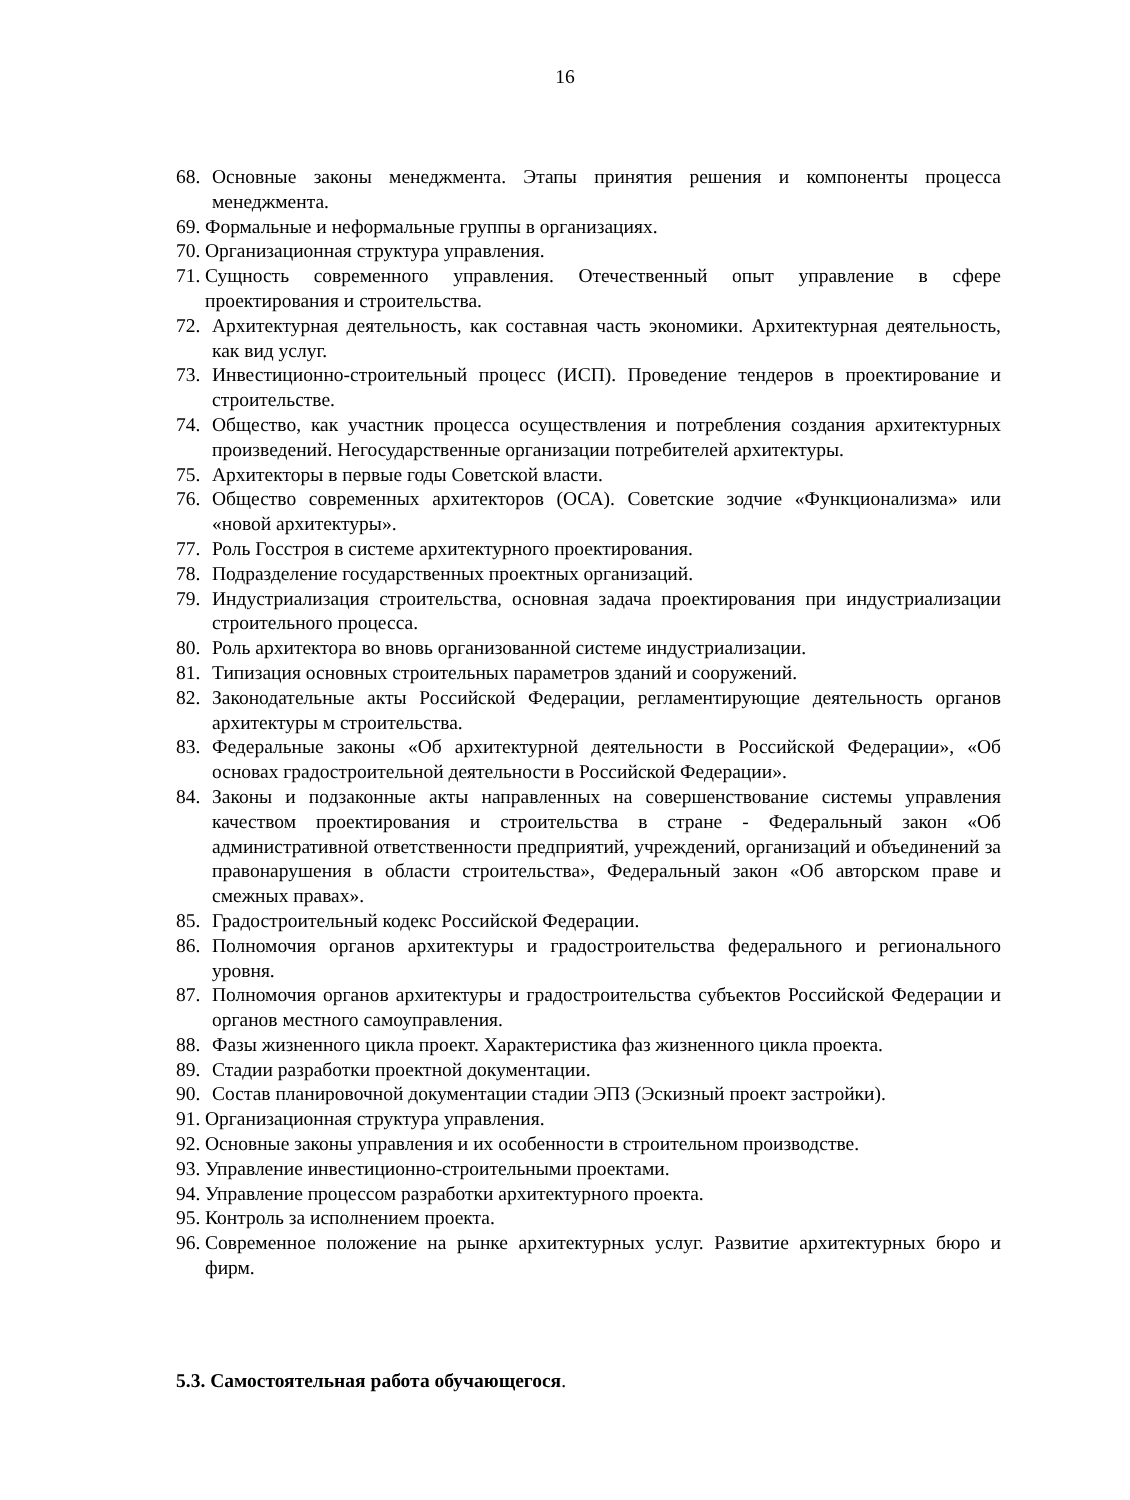16
68. Основные законы менеджмента. Этапы принятия решения и компоненты процесса менеджмента.
69. Формальные и неформальные группы в организациях.
70. Организационная структура управления.
71. Сущность современного управления. Отечественный опыт управление в сфере проектирования и строительства.
72. Архитектурная деятельность, как составная часть экономики. Архитектурная деятельность, как вид услуг.
73. Инвестиционно-строительный процесс (ИСП). Проведение тендеров в проектирование и строительстве.
74. Общество, как участник процесса осуществления и потребления создания архитектурных произведений. Негосударственные организации потребителей архитектуры.
75. Архитекторы в первые годы Советской власти.
76. Общество современных архитекторов (ОСА). Советские зодчие «Функционализма» или «новой архитектуры».
77. Роль Госстроя в системе архитектурного проектирования.
78. Подразделение государственных проектных организаций.
79. Индустриализация строительства, основная задача проектирования при индустриализации строительного процесса.
80. Роль архитектора во вновь организованной системе индустриализации.
81. Типизация основных строительных параметров зданий и сооружений.
82. Законодательные акты Российской Федерации, регламентирующие деятельность органов архитектуры м строительства.
83. Федеральные законы «Об архитектурной деятельности в Российской Федерации», «Об основах градостроительной деятельности в Российской Федерации».
84. Законы и подзаконные акты направленных на совершенствование системы управления качеством проектирования и строительства в стране - Федеральный закон «Об административной ответственности предприятий, учреждений, организаций и объединений за правонарушения в области строительства», Федеральный закон «Об авторском праве и смежных правах».
85. Градостроительный кодекс Российской Федерации.
86. Полномочия органов архитектуры и градостроительства федерального и регионального уровня.
87. Полномочия органов архитектуры и градостроительства субъектов Российской Федерации и органов местного самоуправления.
88. Фазы жизненного цикла проект. Характеристика фаз жизненного цикла проекта.
89. Стадии разработки проектной документации.
90. Состав планировочной документации стадии ЭПЗ (Эскизный проект застройки).
91. Организационная структура управления.
92. Основные законы управления и их особенности в строительном производстве.
93. Управление инвестиционно-строительными проектами.
94. Управление процессом разработки архитектурного проекта.
95. Контроль за исполнением проекта.
96. Современное положение на рынке архитектурных услуг. Развитие архитектурных бюро и фирм.
5.3. Самостоятельная работа обучающегося.